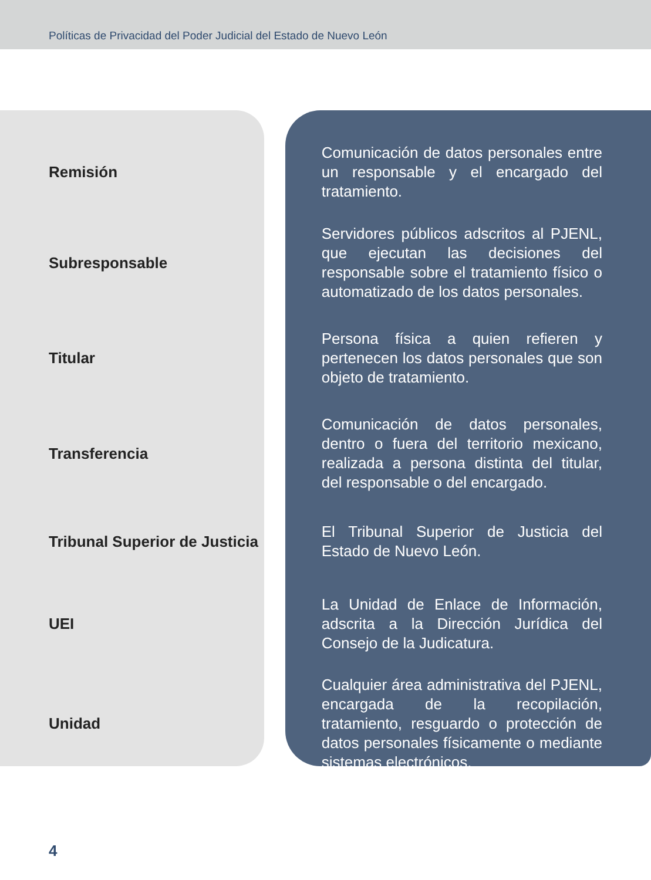Políticas de Privacidad del Poder Judicial del Estado de Nuevo León
| Remisión | Comunicación de datos personales entre un responsable y el encargado del tratamiento. |
| Subresponsable | Servidores públicos adscritos al PJENL, que ejecutan las decisiones del responsable sobre el tratamiento físico o automatizado de los datos personales. |
| Titular | Persona física a quien refieren y pertenecen los datos personales que son objeto de tratamiento. |
| Transferencia | Comunicación de datos personales, dentro o fuera del territorio mexicano, realizada a persona distinta del titular, del responsable o del encargado. |
| Tribunal Superior de Justicia | El Tribunal Superior de Justicia del Estado de Nuevo León. |
| UEI | La Unidad de Enlace de Información, adscrita a la Dirección Jurídica del Consejo de la Judicatura. |
| Unidad | Cualquier área administrativa del PJENL, encargada de la recopilación, tratamiento, resguardo o protección de datos personales físicamente o mediante sistemas electrónicos. |
4